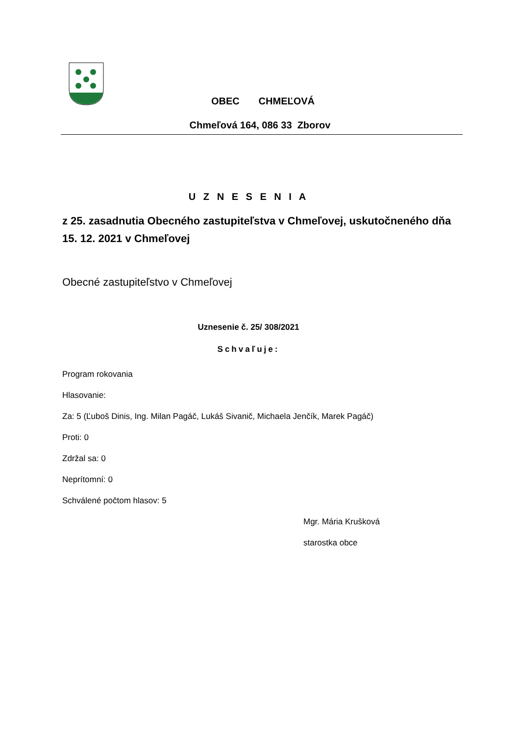OBEC CHMEĽOVÁ
Chmeľová 164, 086 33 Zborov
U Z N E S E N I A
z 25. zasadnutia Obecného zastupiteľstva v Chmeľovej, uskutočneného dňa 15. 12. 2021 v Chmeľovej
Obecné zastupiteľstvo v Chmeľovej
Uznesenie č. 25/ 308/2021
Schvaľuje:
Program rokovania
Hlasovanie:
Za: 5 (Ľuboš Dinis, Ing. Milan Pagáč, Lukáš Sivanič, Michaela Jenčík, Marek Pagáč)
Proti: 0
Zdržal sa: 0
Neprítomní: 0
Schválené počtom hlasov: 5
Mgr. Mária Krušková
starostka obce